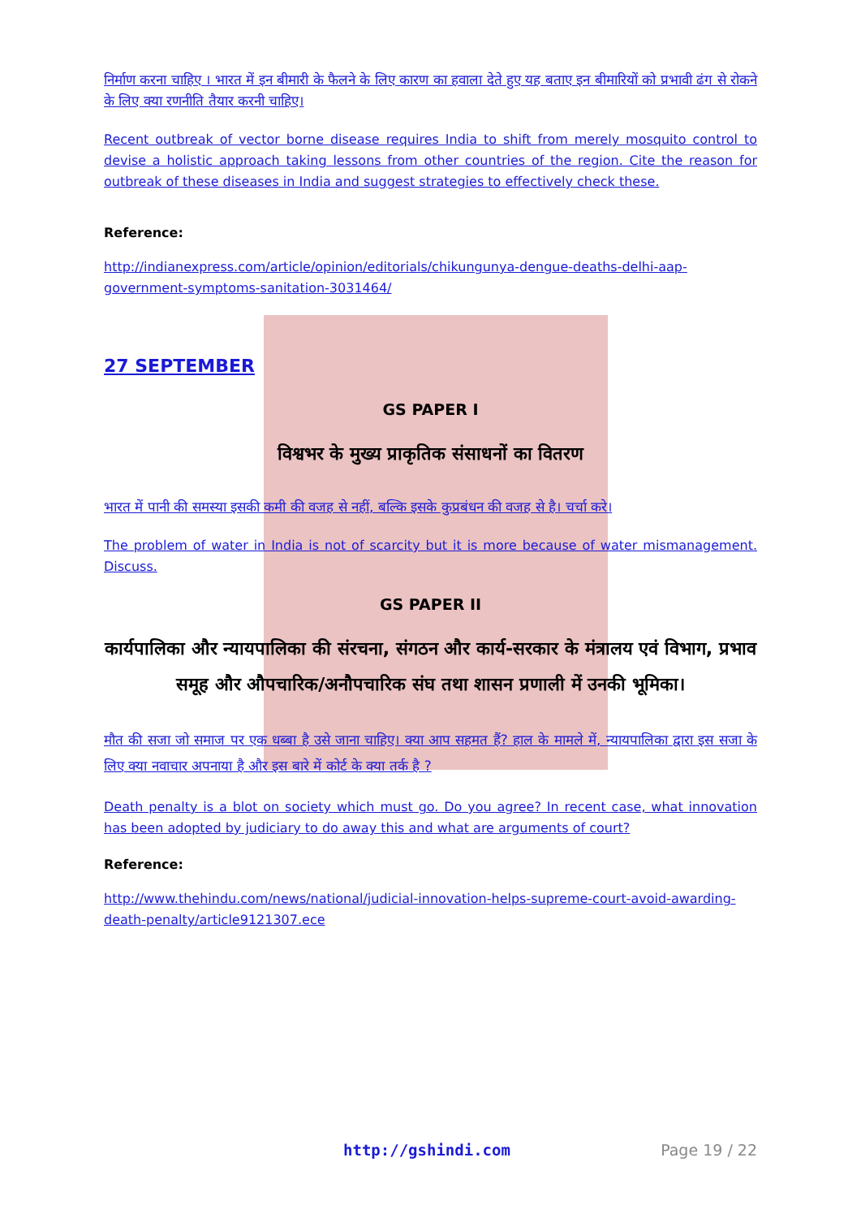निर्माण करना चाहिए । भारत में इन बीमारी के फैलने के लिए कारण का हवाला देते हुए यह बताए इन बीमारियों को प्रभावी ढंग से रोकने के लिए क्या रणनीति तैयार करनी चाहिए।
Recent outbreak of vector borne disease requires India to shift from merely mosquito control to devise a holistic approach taking lessons from other countries of the region. Cite the reason for outbreak of these diseases in India and suggest strategies to effectively check these.
Reference:
http://indianexpress.com/article/opinion/editorials/chikungunya-dengue-deaths-delhi-aap-government-symptoms-sanitation-3031464/
27 SEPTEMBER
GS PAPER I
विश्वभर के मुख्य प्राकृतिक संसाधनों का वितरण
भारत में पानी की समस्या इसकी कमी की वजह से नहीं, बल्कि इसके कुप्रबंधन की वजह से है। चर्चा करे।
The problem of water in India is not of scarcity but it is more because of water mismanagement. Discuss.
GS PAPER II
कार्यपालिका और न्यायपालिका की संरचना, संगठन और कार्य-सरकार के मंत्रालय एवं विभाग, प्रभाव समूह और औपचारिक/अनौपचारिक संघ तथा शासन प्रणाली में उनकी भूमिका।
मौत की सजा जो समाज पर एक धब्बा है उसे जाना चाहिए। क्या आप सहमत हैं? हाल के मामले में, न्यायपालिका द्वारा इस सजा के लिए क्या नवाचार अपनाया है और इस बारे में कोर्ट के क्या तर्क है ?
Death penalty is a blot on society which must go. Do you agree? In recent case, what innovation has been adopted by judiciary to do away this and what are arguments of court?
Reference:
http://www.thehindu.com/news/national/judicial-innovation-helps-supreme-court-avoid-awarding-death-penalty/article9121307.ece
http://gshindi.com Page 19 / 22